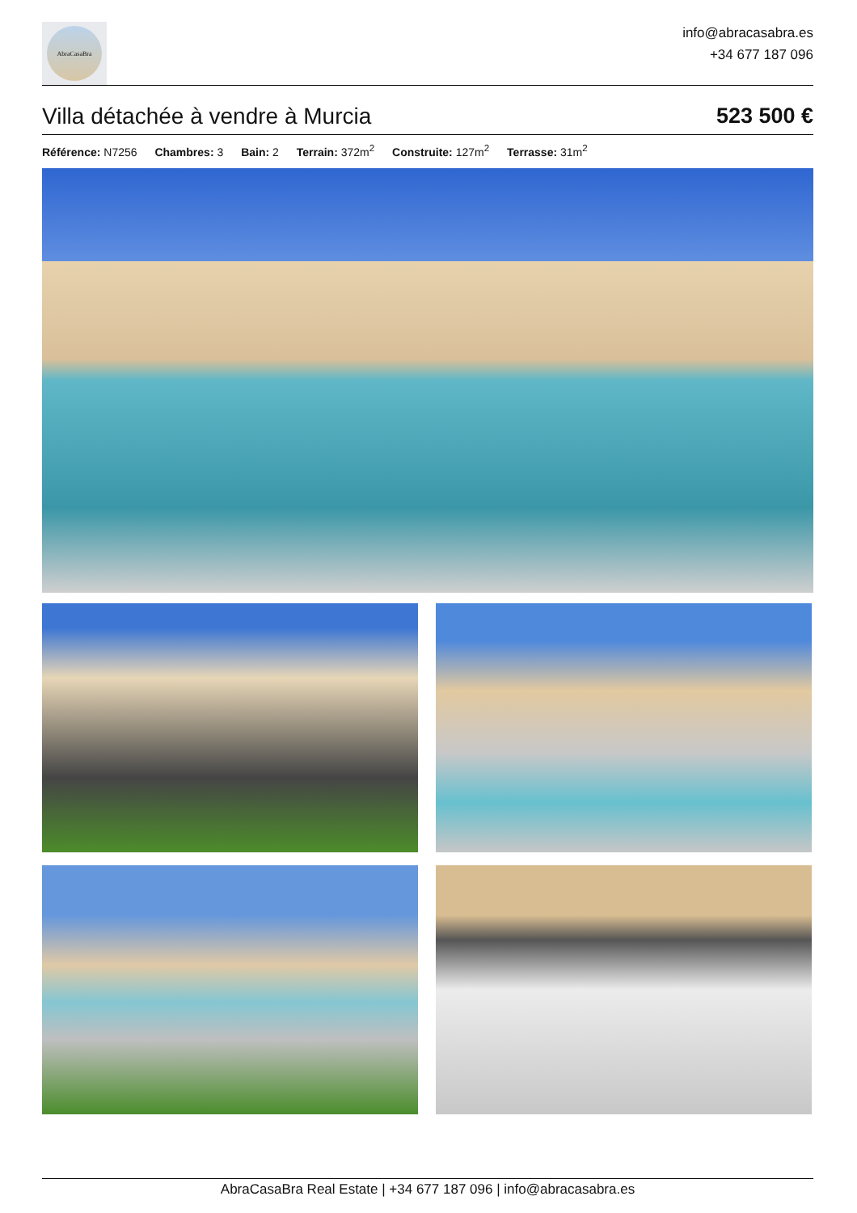AbraCasaBra
info@abracasabra.es
+34 677 187 096
Villa détachée à vendre à Murcia 523 500 €
Référence: N7256 Chambres: 3 Bain: 2 Terrain: 372m<sup>2</sup> Construite: 127m<sup>2</sup> Terrasse: 31m<sup>2</sup>
AbraCasaBra Real Estate | +34 677 187 096 | info@abracasabra.es